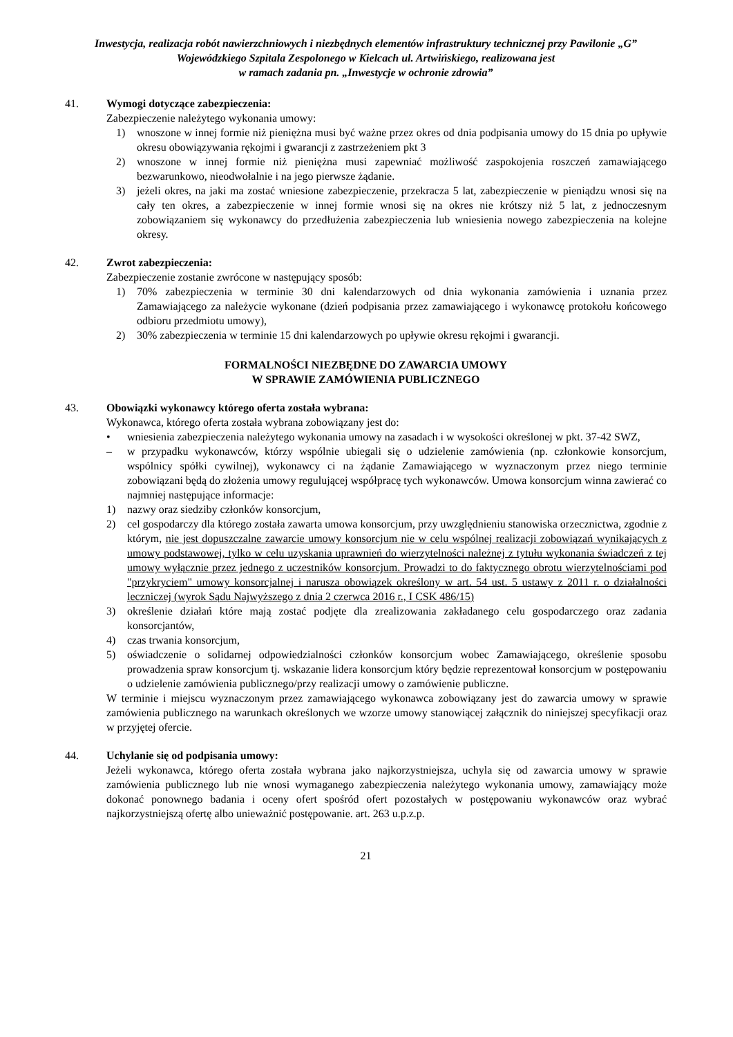Inwestycja, realizacja robót nawierzchniowych i niezbędnych elementów infrastruktury technicznej przy Pawilonie „G” Wojewódzkiego Szpitala Zespolonego w Kielcach ul. Artwińskiego, realizowana jest
w ramach zadania pn. „Inwestycje w ochronie zdrowia”
41. Wymogi dotyczące zabezpieczenia:
Zabezpieczenie należytego wykonania umowy:
1) wnoszone w innej formie niż pieniężna musi być ważne przez okres od dnia podpisania umowy do 15 dnia po upływie okresu obowiązywania rękojmi i gwarancji z zastrzeżeniem pkt 3
2) wnoszone w innej formie niż pieniężna musi zapewniać możliwość zaspokojenia roszczeń zamawiającego bezwarunkowo, nieodwołalnie i na jego pierwsze żądanie.
3) jeżeli okres, na jaki ma zostać wniesione zabezpieczenie, przekracza 5 lat, zabezpieczenie w pieniądzu wnosi się na cały ten okres, a zabezpieczenie w innej formie wnosi się na okres nie krótszy niż 5 lat, z jednoczesnym zobowiązaniem się wykonawcy do przedłużenia zabezpieczenia lub wniesienia nowego zabezpieczenia na kolejne okresy.
42. Zwrot zabezpieczenia:
Zabezpieczenie zostanie zwrócone w następujący sposób:
1) 70% zabezpieczenia w terminie 30 dni kalendarzowych od dnia wykonania zamówienia i uznania przez Zamawiającego za należycie wykonane (dzień podpisania przez zamawiającego i wykonawcę protokołu końcowego odbioru przedmiotu umowy),
2) 30% zabezpieczenia w terminie 15 dni kalendarzowych po upływie okresu rękojmi i gwarancji.
FORMALNOŚCI NIEZBĘDNE DO ZAWARCIA UMOWY
W SPRAWIE ZAMÓWIENIA PUBLICZNEGO
43. Obowiązki wykonawcy którego oferta została wybrana:
Wykonawca, którego oferta została wybrana zobowiązany jest do:
• wniesienia zabezpieczenia należytego wykonania umowy na zasadach i w wysokości określonej w pkt. 37-42 SWZ,
– w przypadku wykonawców, którzy wspólnie ubiegali się o udzielenie zamówienia (np. członkowie konsorcjum, wspólnicy spółki cywilnej), wykonawcy ci na żądanie Zamawiającego w wyznaczonym przez niego terminie zobowiązani będą do złożenia umowy regulującej współpracę tych wykonawców. Umowa konsorcjum winna zawierać co najmniej następujące informacje:
1) nazwy oraz siedziby członków konsorcjum,
2) cel gospodarczy dla którego została zawarta umowa konsorcjum, przy uwzględnieniu stanowiska orzecznictwa, zgodnie z którym, nie jest dopuszczalne zawarcie umowy konsorcjum nie w celu wspólnej realizacji zobowiązań wynikających z umowy podstawowej, tylko w celu uzyskania uprawnień do wierzytelności należnej z tytułu wykonania świadczeń z tej umowy wyłącznie przez jednego z uczestników konsorcjum. Prowadzi to do faktycznego obrotu wierzytelnościami pod "przykryciem" umowy konsorcjalnej i narusza obowiązek określony w art. 54 ust. 5 ustawy z 2011 r. o działalności leczniczej (wyrok Sądu Najwyższego z dnia 2 czerwca 2016 r., I CSK 486/15)
3) określenie działań które mają zostać podjęte dla zrealizowania zakładanego celu gospodarczego oraz zadania konsorcjantów,
4) czas trwania konsorcjum,
5) oświadczenie o solidarnej odpowiedzialności członków konsorcjum wobec Zamawiającego, określenie sposobu prowadzenia spraw konsorcjum tj. wskazanie lidera konsorcjum który będzie reprezentował konsorcjum w postępowaniu o udzielenie zamówienia publicznego/przy realizacji umowy o zamówienie publiczne.
W terminie i miejscu wyznaczonym przez zamawiającego wykonawca zobowiązany jest do zawarcia umowy w sprawie zamówienia publicznego na warunkach określonych we wzorze umowy stanowiącej załącznik do niniejszej specyfikacji oraz w przyjętej ofercie.
44. Uchylanie się od podpisania umowy:
Jeżeli wykonawca, którego oferta została wybrana jako najkorzystniejsza, uchyla się od zawarcia umowy w sprawie zamówienia publicznego lub nie wnosi wymaganego zabezpieczenia należytego wykonania umowy, zamawiający może dokonać ponownego badania i oceny ofert spośród ofert pozostałych w postępowaniu wykonawców oraz wybrać najkorzystniejszą ofertę albo unieważnić postępowanie. art. 263 u.p.z.p.
21